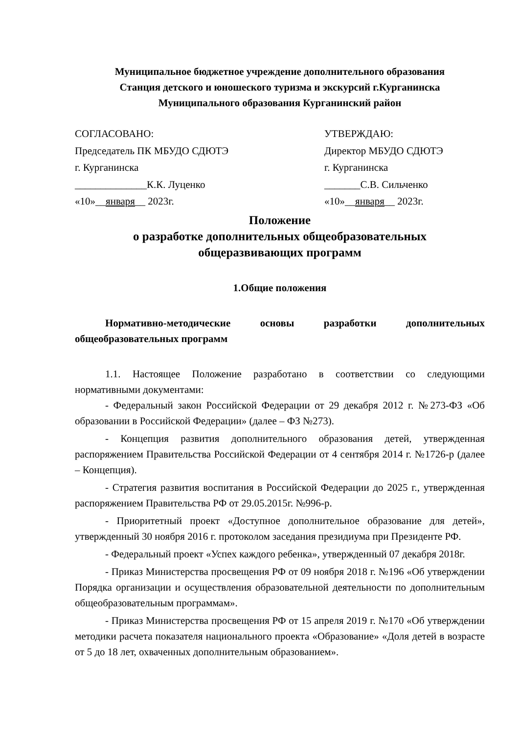Муниципальное бюджетное учреждение дополнительного образования
Станция детского и юношеского туризма и экскурсий г.Курганинска
Муниципального образования Курганинский район
СОГЛАСОВАНО:
Председатель ПК МБУДО СДЮТЭ
г. Курганинска
______________К.К. Луценко
«10»__января__ 2023г.
УТВЕРЖДАЮ:
Директор МБУДО СДЮТЭ
г. Курганинска
_______С.В. Сильченко
«10»__января__ 2023г.
Положение
о разработке дополнительных общеобразовательных
общеразвивающих программ
1.Общие положения
Нормативно-методические основы разработки дополнительных общеобразовательных программ
1.1. Настоящее Положение разработано в соответствии со следующими нормативными документами:
- Федеральный закон Российской Федерации от 29 декабря 2012 г. №273-ФЗ «Об образовании в Российской Федерации» (далее – ФЗ №273).
- Концепция развития дополнительного образования детей, утвержденная распоряжением Правительства Российской Федерации от 4 сентября 2014 г. №1726-р (далее – Концепция).
- Стратегия развития воспитания в Российской Федерации до 2025 г., утвержденная распоряжением Правительства РФ от 29.05.2015г. №996-р.
- Приоритетный проект «Доступное дополнительное образование для детей», утвержденный 30 ноября 2016 г. протоколом заседания президиума при Президенте РФ.
- Федеральный проект «Успех каждого ребенка», утвержденный 07 декабря 2018г.
- Приказ Министерства просвещения РФ от 09 ноября 2018 г. №196 «Об утверждении Порядка организации и осуществления образовательной деятельности по дополнительным общеобразовательным программам».
- Приказ Министерства просвещения РФ от 15 апреля 2019 г. №170 «Об утверждении методики расчета показателя национального проекта «Образование» «Доля детей в возрасте от 5 до 18 лет, охваченных дополнительным образованием».